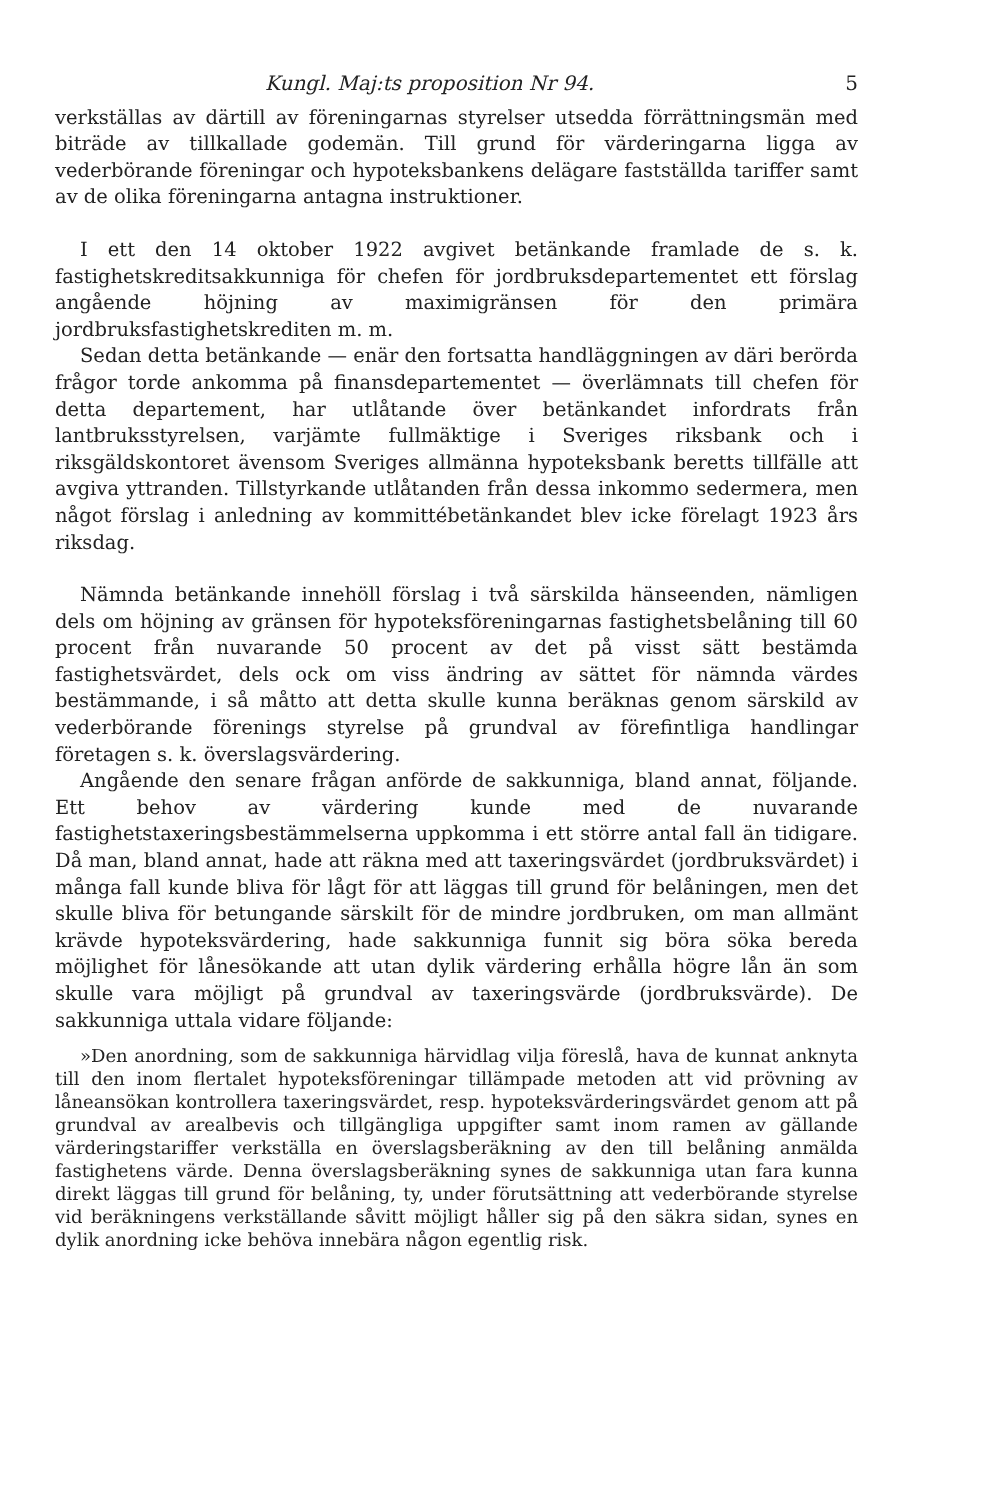Kungl. Maj:ts proposition Nr 94. 5
verkställas av därtill av föreningarnas styrelser utsedda förrättningsmän med biträde av tillkallade godemän. Till grund för värderingarna ligga av vederbörande föreningar och hypoteksbankens delägare fastställda tariffer samt av de olika föreningarna antagna instruktioner.
I ett den 14 oktober 1922 avgivet betänkande framlade de s. k. fastighetskreditsakkunniga för chefen för jordbruksdepartementet ett förslag angående höjning av maximigränsen för den primära jordbruksfastighetskrediten m. m.
Sedan detta betänkande — enär den fortsatta handläggningen av däri berörda frågor torde ankomma på finansdepartementet — överlämnats till chefen för detta departement, har utlåtande över betänkandet infordrats från lantbruksstyrelsen, varjämte fullmäktige i Sveriges riksbank och i riksgäldskontoret ävensom Sveriges allmänna hypoteksbank beretts tillfälle att avgiva yttranden. Tillstyrkande utlåtanden från dessa inkommo sedermera, men något förslag i anledning av kommittébetänkandet blev icke förelagt 1923 års riksdag.
Nämnda betänkande innehöll förslag i två särskilda hänseenden, nämligen dels om höjning av gränsen för hypoteksföreningarnas fastighetsbelåning till 60 procent från nuvarande 50 procent av det på visst sätt bestämda fastighetsvärdet, dels ock om viss ändring av sättet för nämnda värdes bestämmande, i så måtto att detta skulle kunna beräknas genom särskild av vederbörande förenings styrelse på grundval av förefintliga handlingar företagen s. k. överslagsvärdering.
Angående den senare frågan anförde de sakkunniga, bland annat, följande. Ett behov av värdering kunde med de nuvarande fastighetstaxeringsbestämmelserna uppkomma i ett större antal fall än tidigare. Då man, bland annat, hade att räkna med att taxeringsvärdet (jordbruksvärdet) i många fall kunde bliva för lågt för att läggas till grund för belåningen, men det skulle bliva för betungande särskilt för de mindre jordbruken, om man allmänt krävde hypoteksvärdering, hade sakkunniga funnit sig böra söka bereda möjlighet för lånesökande att utan dylik värdering erhålla högre lån än som skulle vara möjligt på grundval av taxeringsvärde (jordbruksvärde). De sakkunniga uttala vidare följande:
»Den anordning, som de sakkunniga härvidlag vilja föreslå, hava de kunnat anknyta till den inom flertalet hypoteksföreningar tillämpade metoden att vid prövning av låneansökan kontrollera taxeringsvärdet, resp. hypoteksvärderingsvärdet genom att på grundval av arealbevis och tillgängliga uppgifter samt inom ramen av gällande värderingstariffer verkställa en överslagsberäkning av den till belåning anmälda fastighetens värde. Denna överslagsberäkning synes de sakkunniga utan fara kunna direkt läggas till grund för belåning, ty, under förutsättning att vederbörande styrelse vid beräkningens verkställande såvitt möjligt håller sig på den säkra sidan, synes en dylik anordning icke behöva innebära någon egentlig risk.